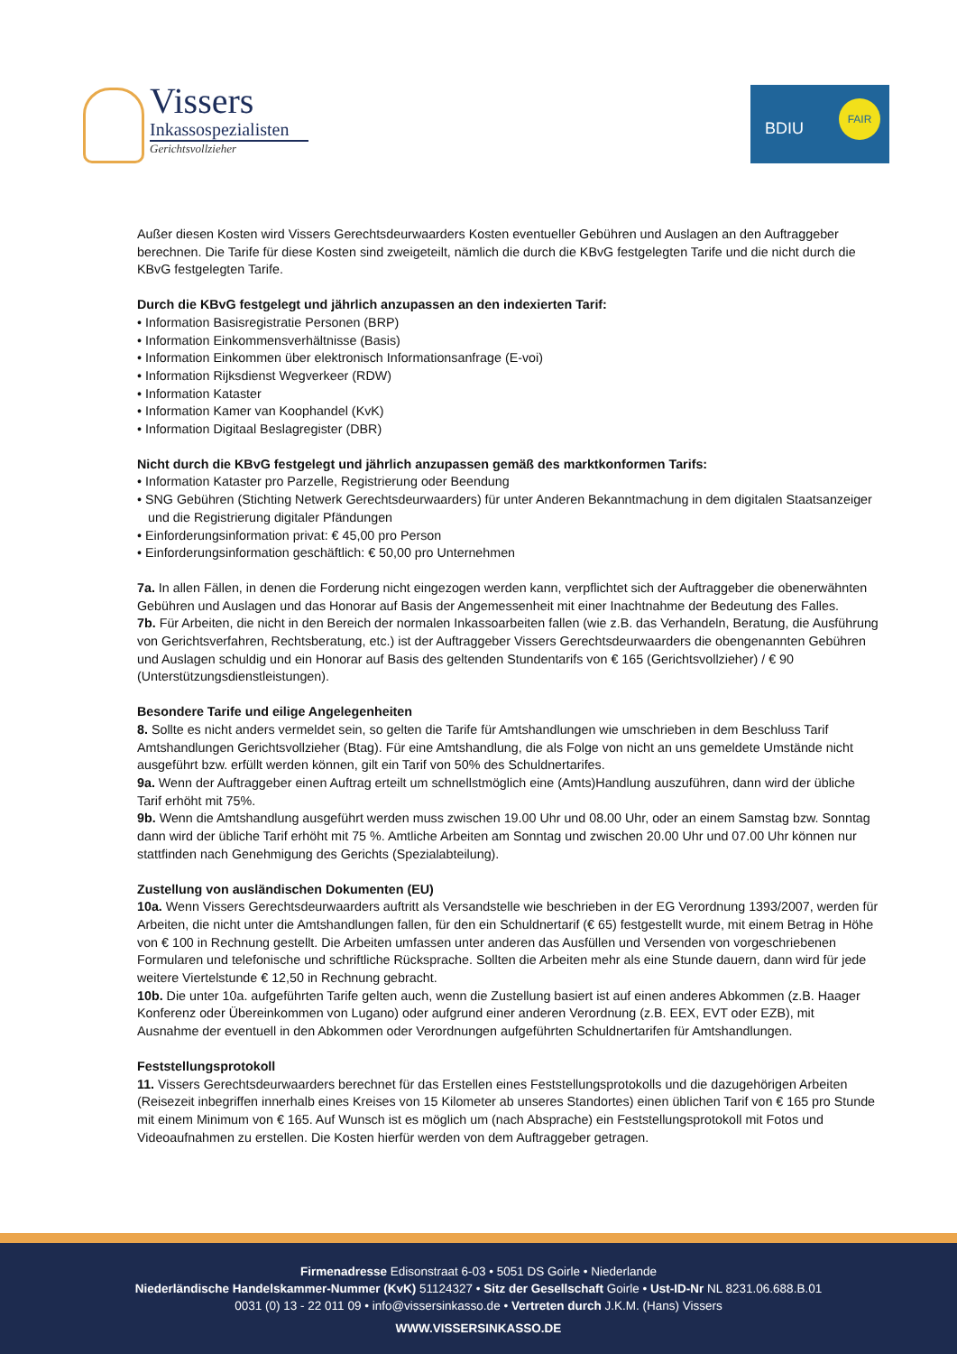Vissers
Inkassospezialisten
Gerichtsvollzieher
BDIU
FAIR
Außer diesen Kosten wird Vissers Gerechtsdeurwaarders Kosten eventueller Gebühren und Auslagen an den Auftraggeber berechnen. Die Tarife für diese Kosten sind zweigeteilt, nämlich die durch die KBvG festgelegten Tarife und die nicht durch die KBvG festgelegten Tarife.
Durch die KBvG festgelegt und jährlich anzupassen an den indexierten Tarif:
• Information Basisregistratie Personen (BRP)
• Information Einkommensverhältnisse (Basis)
• Information Einkommen über elektronisch Informationsanfrage (E-voi)
• Information Rijksdienst Wegverkeer (RDW)
• Information Kataster
• Information Kamer van Koophandel (KvK)
• Information Digitaal Beslagregister (DBR)
Nicht durch die KBvG festgelegt und jährlich anzupassen gemäß des marktkonformen Tarifs:
• Information Kataster pro Parzelle, Registrierung oder Beendung
• SNG Gebühren (Stichting Netwerk Gerechtsdeurwaarders) für unter Anderen Bekanntmachung in dem digitalen Staatsanzeiger und die Registrierung digitaler Pfändungen
• Einforderungsinformation privat: € 45,00 pro Person
• Einforderungsinformation geschäftlich: € 50,00 pro Unternehmen
7a. In allen Fällen, in denen die Forderung nicht eingezogen werden kann, verpflichtet sich der Auftraggeber die obenerwähnten Gebühren und Auslagen und das Honorar auf Basis der Angemessenheit mit einer Inachtnahme der Bedeutung des Falles.
7b. Für Arbeiten, die nicht in den Bereich der normalen Inkassoarbeiten fallen (wie z.B. das Verhandeln, Beratung, die Ausführung von Gerichtsverfahren, Rechtsberatung, etc.) ist der Auftraggeber Vissers Gerechtsdeurwaarders die obengenannten Gebühren und Auslagen schuldig und ein Honorar auf Basis des geltenden Stundentarifs von € 165 (Gerichtsvollzieher) / € 90 (Unterstützungsdienstleistungen).
Besondere Tarife und eilige Angelegenheiten
8. Sollte es nicht anders vermeldet sein, so gelten die Tarife für Amtshandlungen wie umschrieben in dem Beschluss Tarif Amtshandlungen Gerichtsvollzieher (Btag). Für eine Amtshandlung, die als Folge von nicht an uns gemeldete Umstände nicht ausgeführt bzw. erfüllt werden können, gilt ein Tarif von 50% des Schuldnertarifes.
9a. Wenn der Auftraggeber einen Auftrag erteilt um schnellstmöglich eine (Amts)Handlung auszuführen, dann wird der übliche Tarif erhöht mit 75%.
9b. Wenn die Amtshandlung ausgeführt werden muss zwischen 19.00 Uhr und 08.00 Uhr, oder an einem Samstag bzw. Sonntag dann wird der übliche Tarif erhöht mit 75 %. Amtliche Arbeiten am Sonntag und zwischen 20.00 Uhr und 07.00 Uhr können nur stattfinden nach Genehmigung des Gerichts (Spezialabteilung).
Zustellung von ausländischen Dokumenten (EU)
10a. Wenn Vissers Gerechtsdeurwaarders auftritt als Versandstelle wie beschrieben in der EG Verordnung 1393/2007, werden für Arbeiten, die nicht unter die Amtshandlungen fallen, für den ein Schuldnertarif (€ 65) festgestellt wurde, mit einem Betrag in Höhe von € 100 in Rechnung gestellt. Die Arbeiten umfassen unter anderen das Ausfüllen und Versenden von vorgeschriebenen Formularen und telefonische und schriftliche Rücksprache. Sollten die Arbeiten mehr als eine Stunde dauern, dann wird für jede weitere Viertelstunde € 12,50 in Rechnung gebracht.
10b. Die unter 10a. aufgeführten Tarife gelten auch, wenn die Zustellung basiert ist auf einen anderes Abkommen (z.B. Haager Konferenz oder Übereinkommen von Lugano) oder aufgrund einer anderen Verordnung (z.B. EEX, EVT oder EZB), mit Ausnahme der eventuell in den Abkommen oder Verordnungen aufgeführten Schuldnertarifen für Amtshandlungen.
Feststellungsprotokoll
11. Vissers Gerechtsdeurwaarders berechnet für das Erstellen eines Feststellungsprotokolls und die dazugehörigen Arbeiten (Reisezeit inbegriffen innerhalb eines Kreises von 15 Kilometer ab unseres Standortes) einen üblichen Tarif von € 165 pro Stunde mit einem Minimum von € 165. Auf Wunsch ist es möglich um (nach Absprache) ein Feststellungsprotokoll mit Fotos und Videoaufnahmen zu erstellen. Die Kosten hierfür werden von dem Auftraggeber getragen.
Firmenadresse Edisonstraat 6-03 • 5051 DS Goirle • Niederlande
Niederländische Handelskammer-Nummer (KvK) 51124327 • Sitz der Gesellschaft Goirle • Ust-ID-Nr NL 8231.06.688.B.01
0031 (0) 13 - 22 011 09 • info@vissersinkasso.de • Vertreten durch J.K.M. (Hans) Vissers
WWW.VISSERSINKASSO.DE